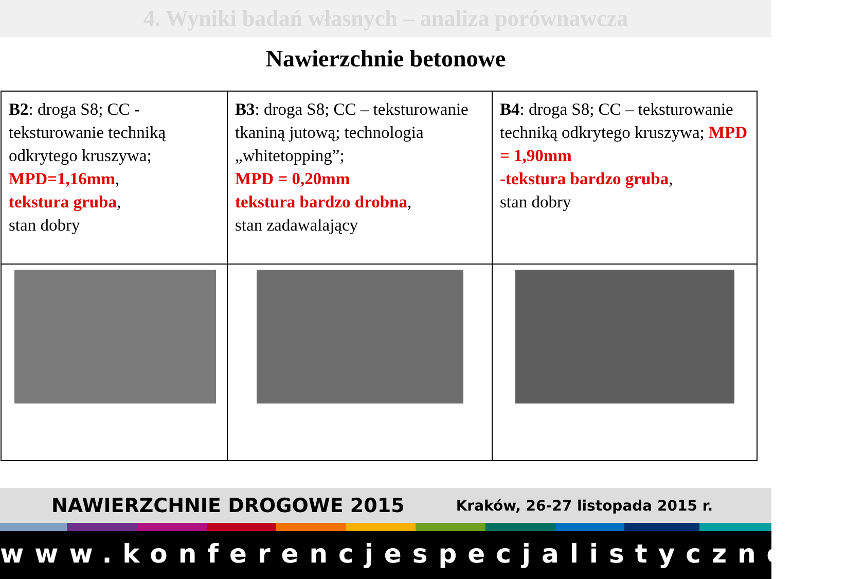4. Wyniki badań własnych – analiza porównawcza
Nawierzchnie betonowe
| B2 : droga S8; CC - teksturowanie techniką odkrytego kruszywa; MPD=1,16mm , tekstura gruba , stan dobry | B3 : droga S8; CC – teksturowanie tkaniną jutową; technologia „whitetopping”; MPD = 0,20mm tekstura bardzo drobna , stan zadawalający | B4 : droga S8; CC – teksturowanie techniką odkrytego kruszywa; MPD = 1,90mm -tekstura bardzo gruba , stan dobry |
NAWIERZCHNIE DROGOWE 2015 Kraków, 26-27 listopada 2015 r.
www.konferencjespecjalistyczne.pl